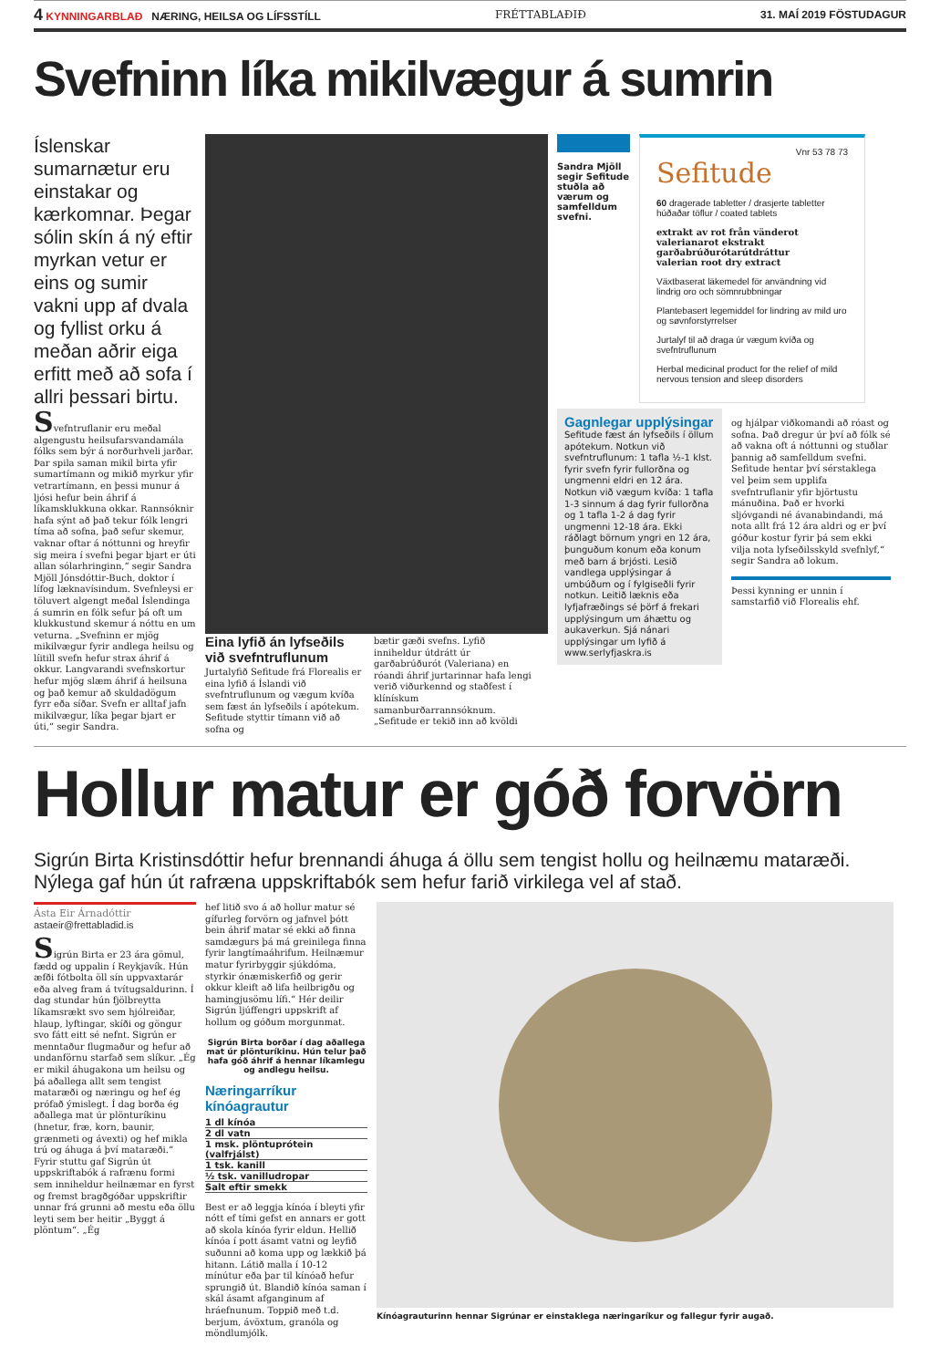4 KYNNINGARBLAÐ NÆRING, HEILSA OG LÍFSSTÍLL FRÉTTABLAÐIÐ 31. MAÍ 2019 FÖSTUDAGUR
Svefninn líka mikilvægur á sumrin
Íslenskar sumarnætur eru einstakar og kærkomnar. Þegar sólin skín á ný eftir myrkan vetur er eins og sumir vakni upp af dvala og fyllist orku á meðan aðrir eiga erfitt með að sofa í allri þessari birtu.
Svefntruflanir eru meðal algengustu heilsufarsvandamála fólks sem býr á norðurhveli jarðar. Þar spila saman mikil birta yfir sumartímann og mikið myrkur yfir vetrartímann, en þessi munur á ljósi hefur bein áhrif á líkamsklukkuna okkar. Rannsóknir hafa sýnt að það tekur fólk lengri tíma að sofna, það sefur skemur, vaknar oftar á nóttunni og hreyfir sig meira í svefni þegar bjart er úti allan sólarhringinn,“ segir Sandra Mjöll Jónsdóttir-Buch, doktor í lífog læknavísindum. Svefnleysi er töluvert algengt meðal Íslendinga á sumrin en fólk sefur þá oft um klukkustund skemur á nóttu en um veturna. „Svefninn er mjög mikilvægur fyrir andlega heilsu og líitill svefn hefur strax áhrif á okkur. Langvarandi svefnskortur hefur mjög slæm áhrif á heilsuna og það kemur að skuldadögum fyrr eða síðar. Svefn er alltaf jafn mikilvægur, líka þegar bjart er úti,“ segir Sandra.
Eina lyfið án lyfseðils við svefntruflunum
Jurtalyfið Sefitude frá Florealis er eina lyfið á Íslandi við svefntruflunum og vægum kvíða sem fæst án lyfseðils í apótekum. Sefitude styttir tímann við að sofna og
bætir gæði svefns. Lyfið inniheldur útdrátt úr garðabrúðurót (Valeriana) en róandi áhrif jurtarinnar hafa lengi verið viðurkennd og staðfest í klínískum samanburðarrannsóknum. „Sefitude er tekið inn að kvöldi
Sandra Mjöll segir Sefitude stuðla að værum og samfelldum svefni.
Vnr 53 78 73
Sefitude
60 dragerade tabletter / drasjerte tabletter húðaðar töflur / coated tablets
extrakt av rot från vänderot
valerianarot ekstrakt
garðabrúðurótarútdráttur
valerian root dry extract
Växtbaserat läkemedel för användning vid lindrig oro och sömnrubbningar
Plantebasert legemiddel for lindring av mild uro og søvnforstyrrelser
Jurtalyf til að draga úr vægum kvíða og svefntruflunum
Herbal medicinal product for the relief of mild nervous tension and sleep disorders
Gagnlegar upplýsingar
Sefitude fæst án lyfseðils í öllum apótekum. Notkun við svefntruflunum: 1 tafla ½-1 klst. fyrir svefn fyrir fullorðna og ungmenni eldri en 12 ára. Notkun við vægum kvíða: 1 tafla 1-3 sinnum á dag fyrir fullorðna og 1 tafla 1-2 á dag fyrir ungmenni 12-18 ára. Ekki ráðlagt börnum yngri en 12 ára, þunguðum konum eða konum með barn á brjósti. Lesið vandlega upplýsingar á umbúðum og í fylgiseðli fyrir notkun. Leitið læknis eða lyfjafræðings sé þörf á frekari upplýsingum um áhættu og aukaverkun. Sjá nánari upplýsingar um lyfið á www.serlyfjaskra.is
og hjálpar viðkomandi að róast og sofna. Það dregur úr því að fólk sé að vakna oft á nóttunni og stuðlar þannig að samfelldum svefni. Sefitude hentar því sérstaklega vel þeim sem upplifa svefntruflanir yfir björtustu mánuðina. Það er hvorki sljóvgandi né ávanabindandi, má nota allt frá 12 ára aldri og er því góður kostur fyrir þá sem ekki vilja nota lyfseðilsskyld svefnlyf,“ segir Sandra að lokum.
Þessi kynning er unnin í samstarfið við Florealis ehf.
Hollur matur er góð forvörn
Sigrún Birta Kristinsdóttir hefur brennandi áhuga á öllu sem tengist hollu og heilnæmu mataræði. Nýlega gaf hún út rafræna uppskriftabók sem hefur farið virkilega vel af stað.
Ásta Eir Árnadóttir
astaeir@frettabladid.is
Sigrún Birta er 23 ára gömul, fædd og uppalin í Reykjavík. Hún æfði fótbolta öll sín uppvaxtarár eða alveg fram á tvítugsaldurinn. Í dag stundar hún fjölbreytta líkamsrækt svo sem hjólreiðar, hlaup, lyftingar, skíði og göngur svo fátt eitt sé nefnt. Sigrún er menntaður flugmaður og hefur að undanförnu starfað sem slíkur. „Ég er mikil áhugakona um heilsu og þá aðallega allt sem tengist mataræði og næringu og hef ég prófað ýmislegt. Í dag borða ég aðallega mat úr plönturíkinu (hnetur, fræ, korn, baunir, grænmeti og ávexti) og hef mikla trú og áhuga á því mataræði.“ Fyrir stuttu gaf Sigrún út uppskriftabók á rafrænu formi sem inniheldur heilnæmar en fyrst og fremst bragðgóðar uppskriftir unnar frá grunni að mestu eða öllu leyti sem ber heitir „Byggt á plöntum“. „Ég
hef litið svo á að hollur matur sé gífurleg forvörn og jafnvel þótt bein áhrif matar sé ekki að finna samdægurs þá má greinilega finna fyrir langtímaáhrifum. Heilnæmur matur fyrirbyggir sjúkdóma, styrkir ónæmiskerfið og gerir okkur kleift að lifa heilbrigðu og hamingjusömu lífi.“ Hér deilir Sigrún ljúffengri uppskrift af hollum og góðum morgunmat.
Sigrún Birta borðar í dag aðallega mat úr plönturíkinu. Hún telur það hafa góð áhrif á hennar líkamlegu og andlegu heilsu.
Næringarríkur kínóagrautur
1 dl kínóa
2 dl vatn
1 msk. plöntuprótein (valfrjálst)
1 tsk. kanill
½ tsk. vanilludropar
Salt eftir smekk
Best er að leggja kínóa í bleyti yfir nótt ef tími gefst en annars er gott að skola kínóa fyrir eldun. Hellið kínóa í pott ásamt vatni og leyfið suðunni að koma upp og lækkið þá hitann. Látið malla í 10-12 mínútur eða þar til kínóað hefur sprungið út. Blandið kínóa saman í skál ásamt afganginum af hráefnunum. Toppið með t.d. berjum, ávöxtum, granóla og möndlumjólk.
Kínóagrauturinn hennar Sigrúnar er einstaklega næringaríkur og fallegur fyrir augað.